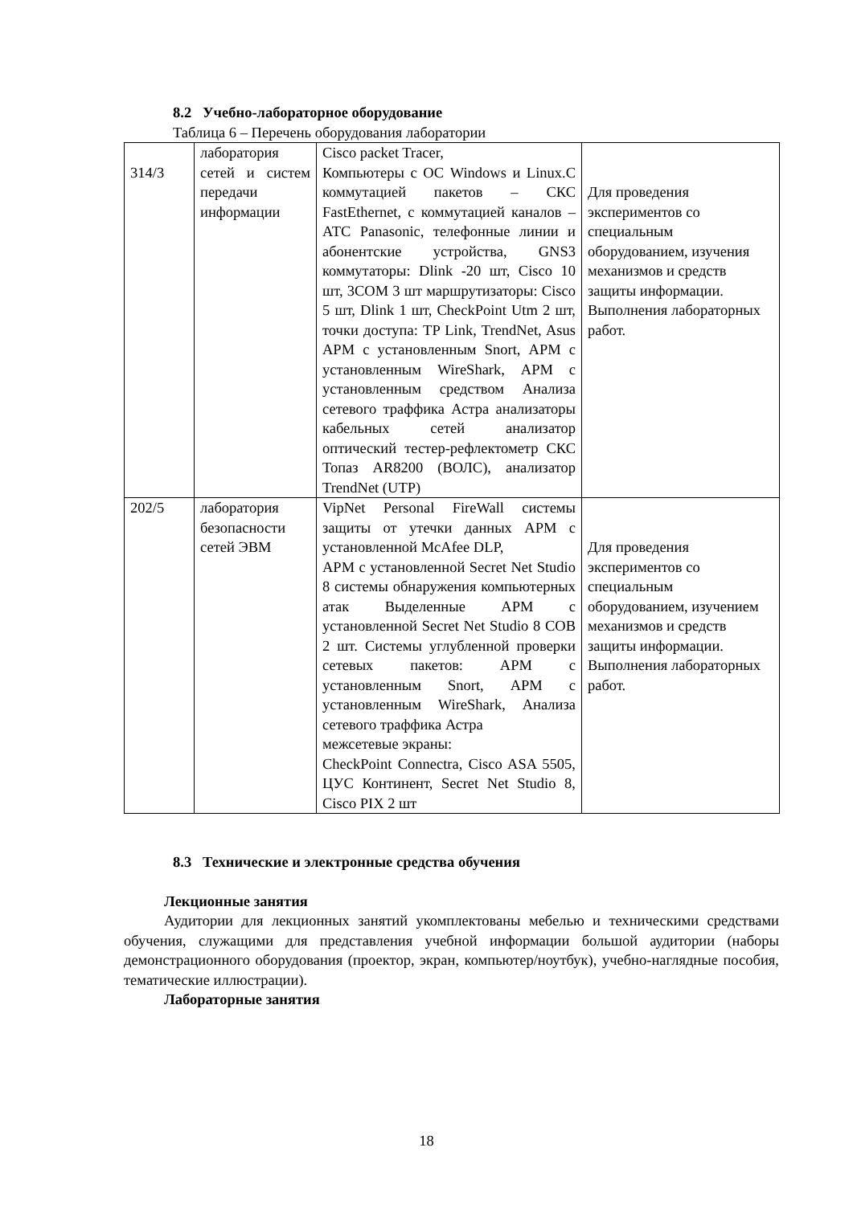8.2 Учебно-лабораторное оборудование
Таблица 6 – Перечень оборудования лаборатории
| 314/3 | лаборатория сетей и систем передачи информации | Cisco packet Tracer, Компьютеры с ОС Windows и Linux.С коммутацией пакетов – СКС FastEthernet, с коммутацией каналов – АТС Panasonic, телефонные линии и абонентские устройства, GNS3 коммутаторы: Dlink -20 шт, Cisco 10 шт, 3COM 3 шт маршрутизаторы: Cisco 5 шт, Dlink 1 шт, CheckPoint Utm 2 шт, точки доступа: TP Link, TrendNet, Asus АРМ с установленным Snort, АРМ с установленным WireShark, АРМ с установленным средством Анализа сетевого траффика Астра анализаторы кабельных сетей анализатор оптический тестер-рефлектометр СКС Топаз AR8200 (ВОЛС), анализатор TrendNet (UTP) | Для проведения экспериментов со специальным оборудованием, изучения механизмов и средств защиты информации. Выполнения лабораторных работ. |
| 202/5 | лаборатория безопасности сетей ЭВМ | VipNet Personal FireWall системы защиты от утечки данных АРМ с установленной McAfee DLP, АРМ с установленной Secret Net Studio 8 системы обнаружения компьютерных атак Выделенные АРМ с установленной Secret Net Studio 8 СОВ 2 шт. Системы углубленной проверки сетевых пакетов: АРМ с установленным Snort, АРМ с установленным WireShark, Анализа сетевого траффика Астра межсетевые экраны: CheckPoint Connectra, Cisco ASA 5505, ЦУС Континент, Secret Net Studio 8, Cisco PIX 2 шт | Для проведения экспериментов со специальным оборудованием, изучением механизмов и средств защиты информации. Выполнения лабораторных работ. |
8.3 Технические и электронные средства обучения
Лекционные занятия
Аудитории для лекционных занятий укомплектованы мебелью и техническими средствами обучения, служащими для представления учебной информации большой аудитории (наборы демонстрационного оборудования (проектор, экран, компьютер/ноутбук), учебно-наглядные пособия, тематические иллюстрации).
Лабораторные занятия
18